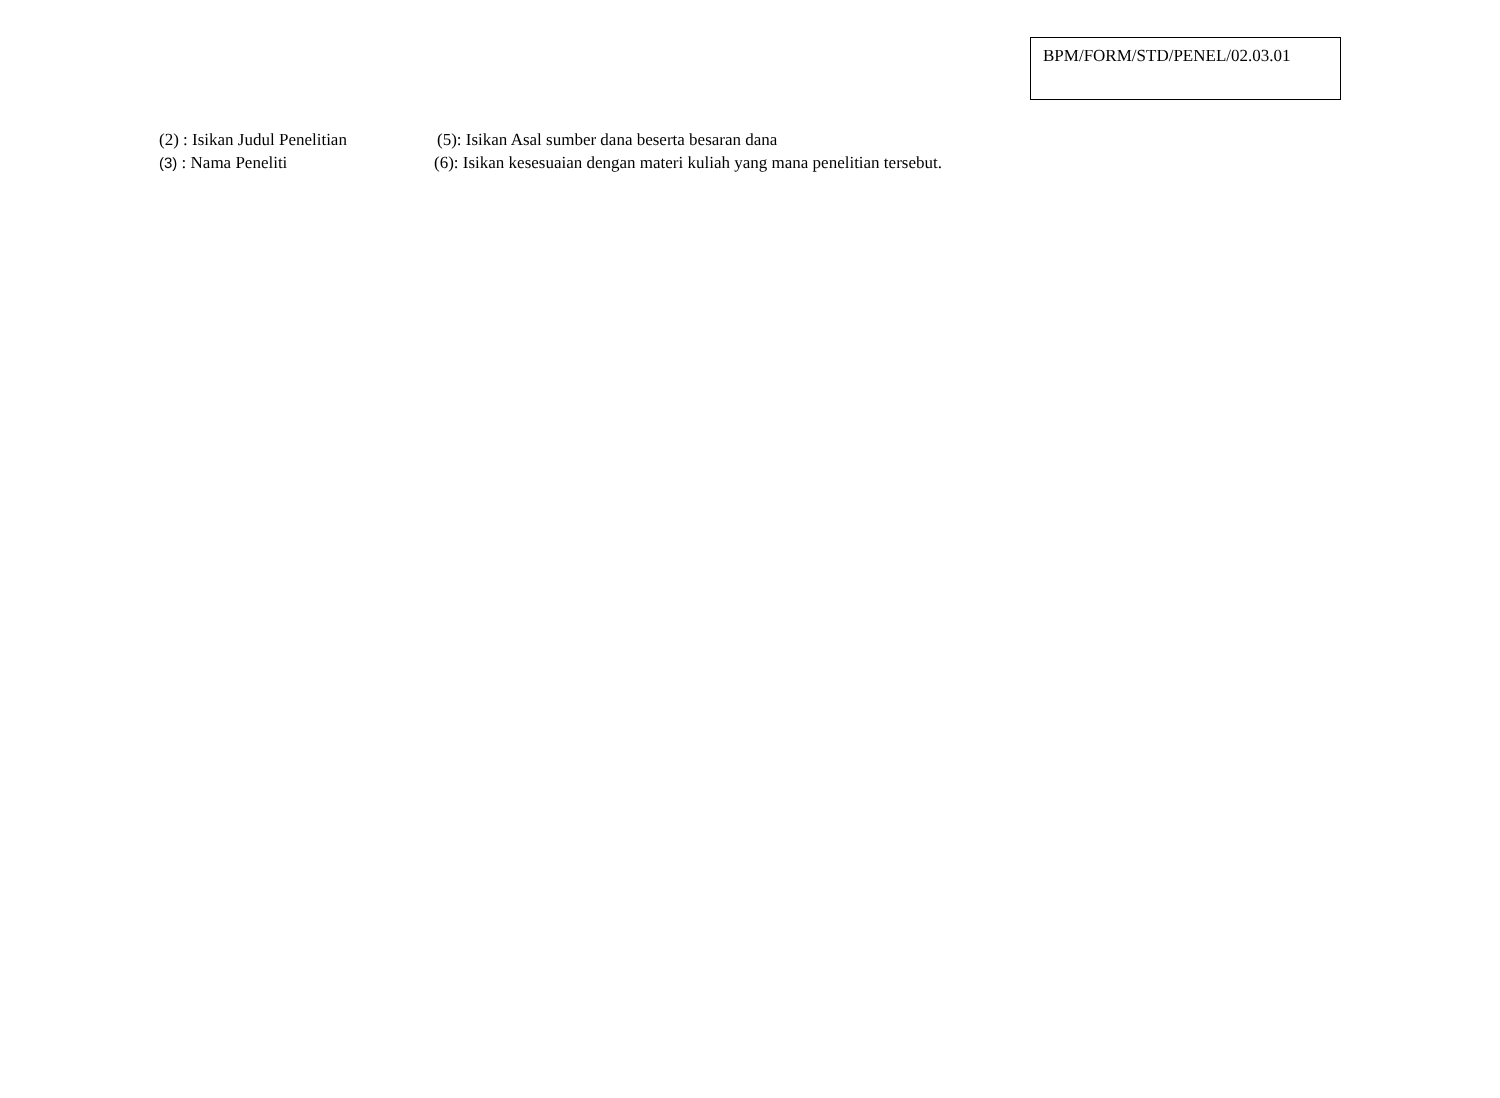BPM/FORM/STD/PENEL/02.03.01
(2) : Isikan Judul Penelitian
(5): Isikan Asal sumber dana beserta besaran dana
(3) : Nama Peneliti (6): Isikan kesesuaian dengan materi kuliah yang mana penelitian tersebut.